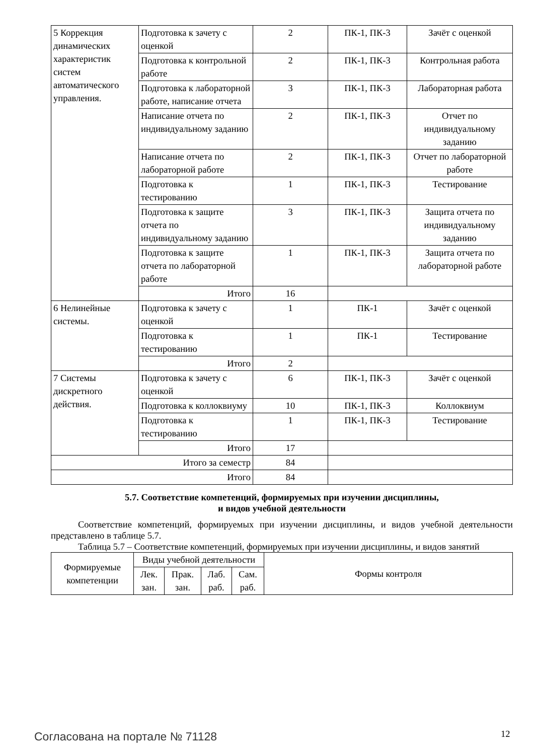| 5 Коррекция динамических характеристик систем автоматического управления. | Подготовка к зачету с оценкой | 2 | ПК-1, ПК-3 | Зачёт с оценкой |
| | Подготовка к контрольной работе | 2 | ПК-1, ПК-3 | Контрольная работа |
| | Подготовка к лабораторной работе, написание отчета | 3 | ПК-1, ПК-3 | Лабораторная работа |
| | Написание отчета по индивидуальному заданию | 2 | ПК-1, ПК-3 | Отчет по индивидуальному заданию |
| | Написание отчета по лабораторной работе | 2 | ПК-1, ПК-3 | Отчет по лабораторной работе |
| | Подготовка к тестированию | 1 | ПК-1, ПК-3 | Тестирование |
| | Подготовка к защите отчета по индивидуальному заданию | 3 | ПК-1, ПК-3 | Защита отчета по индивидуальному заданию |
| | Подготовка к защите отчета по лабораторной работе | 1 | ПК-1, ПК-3 | Защита отчета по лабораторной работе |
| | Итого | 16 | | |
| 6 Нелинейные системы. | Подготовка к зачету с оценкой | 1 | ПК-1 | Зачёт с оценкой |
| | Подготовка к тестированию | 1 | ПК-1 | Тестирование |
| | Итого | 2 | | |
| 7 Системы дискретного действия. | Подготовка к зачету с оценкой | 6 | ПК-1, ПК-3 | Зачёт с оценкой |
| | Подготовка к коллоквиуму | 10 | ПК-1, ПК-3 | Коллоквиум |
| | Подготовка к тестированию | 1 | ПК-1, ПК-3 | Тестирование |
| | Итого | 17 | | |
| Итого за семестр | | 84 | | |
| Итого | | 84 | | |
5.7. Соответствие компетенций, формируемых при изучении дисциплины,
и видов учебной деятельности
Соответствие компетенций, формируемых при изучении дисциплины, и видов учебной деятельности представлено в таблице 5.7.
Таблица 5.7 – Соответствие компетенций, формируемых при изучении дисциплины, и видов занятий
| Формируемые компетенции | Виды учебной деятельности | | | | Формы контроля |
| --- | --- | --- | --- | --- | --- |
| | Лек. зан. | Прак. зан. | Лаб. раб. | Сам. раб. | |
Согласована на портале № 71128 12